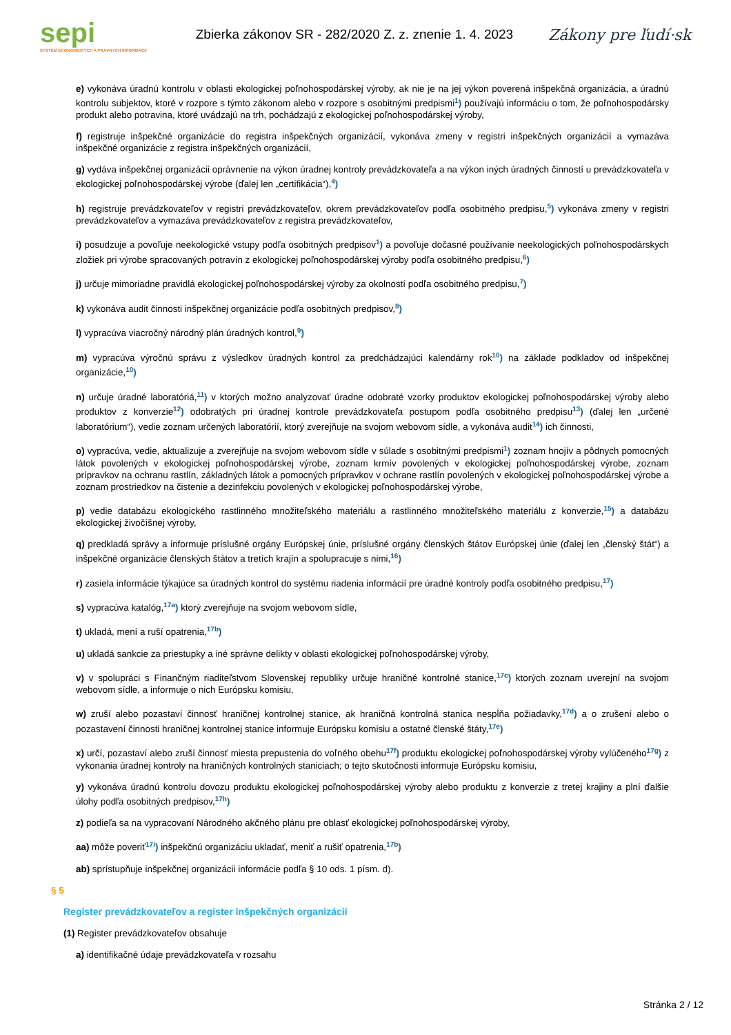sepi
SYSTÉM EKONOMICKÝCH A PRÁVNYCH INFORMÁCIÍ
Zbierka zákonov SR - 282/2020 Z. z. znenie 1. 4. 2023
Zákony pre ľudí·sk
e) vykonáva úradnú kontrolu v oblasti ekologickej poľnohospodárskej výroby, ak nie je na jej výkon poverená inšpekčná organizácia, a úradnú kontrolu subjektov, ktoré v rozpore s týmto zákonom alebo v rozpore s osobitnými predpismi<sup>1</sup>) používajú informáciu o tom, že poľnohospodársky produkt alebo potravina, ktoré uvádzajú na trh, pochádzajú z ekologickej poľnohospodárskej výroby,
f) registruje inšpekčné organizácie do registra inšpekčných organizácií, vykonáva zmeny v registri inšpekčných organizácií a vymazáva inšpekčné organizácie z registra inšpekčných organizácií,
g) vydáva inšpekčnej organizácii oprávnenie na výkon úradnej kontroly prevádzkovateľa a na výkon iných úradných činností u prevádzkovateľa v ekologickej poľnohospodárskej výrobe (ďalej len „certifikácia“),<sup>4</sup>)
h) registruje prevádzkovateľov v registri prevádzkovateľov, okrem prevádzkovateľov podľa osobitného predpisu,<sup>5</sup>) vykonáva zmeny v registri prevádzkovateľov a vymazáva prevádzkovateľov z registra prevádzkovateľov,
i) posudzuje a povoľuje neekologické vstupy podľa osobitných predpisov<sup>1</sup>) a povoľuje dočasné používanie neekologických poľnohospodárskych zložiek pri výrobe spracovaných potravín z ekologickej poľnohospodárskej výroby podľa osobitného predpisu,<sup>6</sup>)
j) určuje mimoriadne pravidlá ekologickej poľnohospodárskej výroby za okolností podľa osobitného predpisu,<sup>7</sup>)
k) vykonáva audit činnosti inšpekčnej organizácie podľa osobitných predpisov,<sup>8</sup>)
l) vypracúva viacročný národný plán úradných kontrol,<sup>9</sup>)
m) vypracúva výročnú správu z výsledkov úradných kontrol za predchádzajúci kalendárny rok<sup>10</sup>) na základe podkladov od inšpekčnej organizácie,<sup>10</sup>)
n) určuje úradné laboratóriá,<sup>11</sup>) v ktorých možno analyzovať úradne odobraté vzorky produktov ekologickej poľnohospodárskej výroby alebo produktov z konverzie<sup>12</sup>) odobratých pri úradnej kontrole prevádzkovateľa postupom podľa osobitného predpisu<sup>13</sup>) (ďalej len „určené laboratórium“), vedie zoznam určených laboratórií, ktorý zverejňuje na svojom webovom sídle, a vykonáva audit<sup>14</sup>) ich činnosti,
o) vypracúva, vedie, aktualizuje a zverejňuje na svojom webovom sídle v súlade s osobitnými predpismi<sup>1</sup>) zoznam hnojív a pôdnych pomocných látok povolených v ekologickej poľnohospodárskej výrobe, zoznam krmív povolených v ekologickej poľnohospodárskej výrobe, zoznam prípravkov na ochranu rastlín, základných látok a pomocných prípravkov v ochrane rastlín povolených v ekologickej poľnohospodárskej výrobe a zoznam prostriedkov na čistenie a dezinfekciu povolených v ekologickej poľnohospodárskej výrobe,
p) vedie databázu ekologického rastlinného množiteľského materiálu a rastlinného množiteľského materiálu z konverzie,<sup>15</sup>) a databázu ekologickej živočíšnej výroby,
q) predkladá správy a informuje príslušné orgány Európskej únie, príslušné orgány členských štátov Európskej únie (ďalej len „členský štát“) a inšpekčné organizácie členských štátov a tretích krajín a spolupracuje s nimi,<sup>16</sup>)
r) zasiela informácie týkajúce sa úradných kontrol do systému riadenia informácií pre úradné kontroly podľa osobitného predpisu,<sup>17</sup>)
s) vypracúva katalóg,<sup>17a</sup>) ktorý zverejňuje na svojom webovom sídle,
t) ukladá, mení a ruší opatrenia,<sup>17b</sup>)
u) ukladá sankcie za priestupky a iné správne delikty v oblasti ekologickej poľnohospodárskej výroby,
v) v spolupráci s Finančným riaditeľstvom Slovenskej republiky určuje hraničné kontrolné stanice,<sup>17c</sup>) ktorých zoznam uverejní na svojom webovom sídle, a informuje o nich Európsku komisiu,
w) zruší alebo pozastaví činnosť hraničnej kontrolnej stanice, ak hraničná kontrolná stanica nespĺňa požiadavky,<sup>17d</sup>) a o zrušení alebo o pozastavení činnosti hraničnej kontrolnej stanice informuje Európsku komisiu a ostatné členské štáty,<sup>17e</sup>)
x) určí, pozastaví alebo zruší činnosť miesta prepustenia do voľného obehu<sup>17f</sup>) produktu ekologickej poľnohospodárskej výroby vylúčeného<sup>17g</sup>) z vykonania úradnej kontroly na hraničných kontrolných staniciach; o tejto skutočnosti informuje Európsku komisiu,
y) vykonáva úradnú kontrolu dovozu produktu ekologickej poľnohospodárskej výroby alebo produktu z konverzie z tretej krajiny a plní ďalšie úlohy podľa osobitných predpisov,<sup>17h</sup>)
z) podieľa sa na vypracovaní Národného akčného plánu pre oblasť ekologickej poľnohospodárskej výroby,
aa) môže poveriť<sup>17i</sup>) inšpekčnú organizáciu ukladať, meniť a rušiť opatrenia,<sup>17b</sup>)
ab) sprístupňuje inšpekčnej organizácii informácie podľa § 10 ods. 1 písm. d).
§ 5
Register prevádzkovateľov a register inšpekčných organizácií
(1) Register prevádzkovateľov obsahuje
a) identifikačné údaje prevádzkovateľa v rozsahu
Stránka 2 / 12